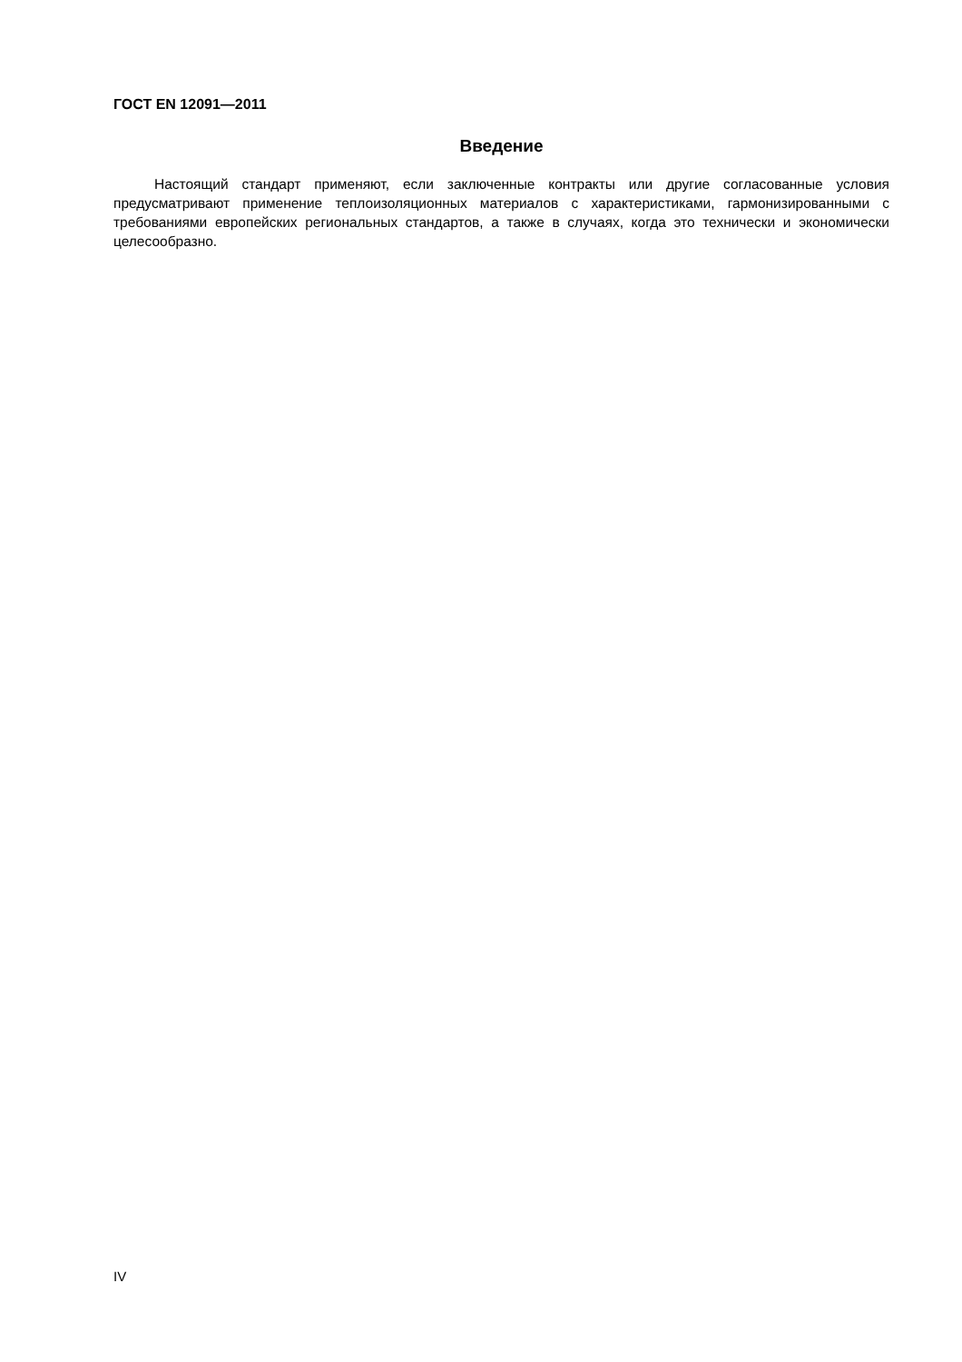ГОСТ EN 12091—2011
Введение
Настоящий стандарт применяют, если заключенные контракты или другие согласованные условия предусматривают применение теплоизоляционных материалов с характеристиками, гармонизированными с требованиями европейских региональных стандартов, а также в случаях, когда это технически и экономически целесообразно.
IV